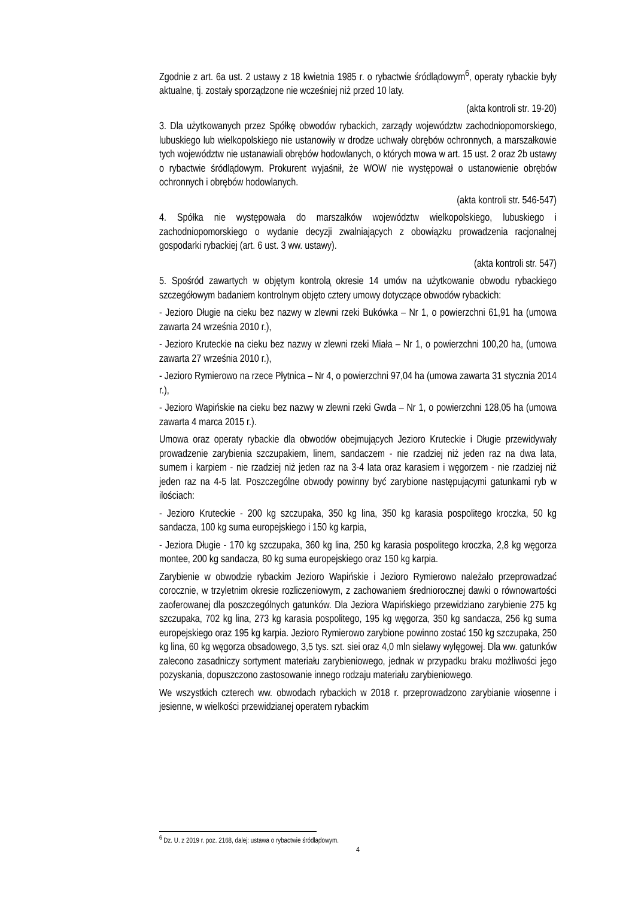Zgodnie z art. 6a ust. 2 ustawy z 18 kwietnia 1985 r. o rybactwie śródlądowym<sup>6</sup>, operaty rybackie były aktualne, tj. zostały sporządzone nie wcześniej niż przed 10 laty.
(akta kontroli str. 19-20)
3. Dla użytkowanych przez Spółkę obwodów rybackich, zarządy województw zachodniopomorskiego, lubuskiego lub wielkopolskiego nie ustanowiły w drodze uchwały obrębów ochronnych, a marszałkowie tych województw nie ustanawiali obrębów hodowlanych, o których mowa w art. 15 ust. 2 oraz 2b ustawy o rybactwie śródlądowym. Prokurent wyjaśnił, że WOW nie występował o ustanowienie obrębów ochronnych i obrębów hodowlanych.
(akta kontroli str. 546-547)
4. Spółka nie występowała do marszałków województw wielkopolskiego, lubuskiego i zachodniopomorskiego o wydanie decyzji zwalniających z obowiązku prowadzenia racjonalnej gospodarki rybackiej (art. 6 ust. 3 ww. ustawy).
(akta kontroli str. 547)
5. Spośród zawartych w objętym kontrolą okresie 14 umów na użytkowanie obwodu rybackiego szczegółowym badaniem kontrolnym objęto cztery umowy dotyczące obwodów rybackich:
- Jezioro Długie na cieku bez nazwy w zlewni rzeki Bukówka – Nr 1, o powierzchni 61,91 ha (umowa zawarta 24 września 2010 r.),
- Jezioro Kruteckie na cieku bez nazwy w zlewni rzeki Miała – Nr 1, o powierzchni 100,20 ha, (umowa zawarta 27 września 2010 r.),
- Jezioro Rymierowo na rzece Płytnica – Nr 4, o powierzchni 97,04 ha (umowa zawarta 31 stycznia 2014 r.),
- Jezioro Wapińskie na cieku bez nazwy w zlewni rzeki Gwda – Nr 1, o powierzchni 128,05 ha (umowa zawarta 4 marca 2015 r.).
Umowa oraz operaty rybackie dla obwodów obejmujących Jezioro Kruteckie i Długie przewidywały prowadzenie zarybienia szczupakiem, linem, sandaczem - nie rzadziej niż jeden raz na dwa lata, sumem i karpiem - nie rzadziej niż jeden raz na 3-4 lata oraz karasiem i węgorzem - nie rzadziej niż jeden raz na 4-5 lat. Poszczególne obwody powinny być zarybione następującymi gatunkami ryb w ilościach:
- Jezioro Kruteckie - 200 kg szczupaka, 350 kg lina, 350 kg karasia pospolitego kroczka, 50 kg sandacza, 100 kg suma europejskiego i 150 kg karpia,
- Jeziora Długie - 170 kg szczupaka, 360 kg lina, 250 kg karasia pospolitego kroczka, 2,8 kg węgorza montee, 200 kg sandacza, 80 kg suma europejskiego oraz 150 kg karpia.
Zarybienie w obwodzie rybackim Jezioro Wapińskie i Jezioro Rymierowo należało przeprowadzać corocznie, w trzyletnim okresie rozliczeniowym, z zachowaniem średniorocznej dawki o równowartości zaoferowanej dla poszczególnych gatunków. Dla Jeziora Wapińskiego przewidziano zarybienie 275 kg szczupaka, 702 kg lina, 273 kg karasia pospolitego, 195 kg węgorza, 350 kg sandacza, 256 kg suma europejskiego oraz 195 kg karpia. Jezioro Rymierowo zarybione powinno zostać 150 kg szczupaka, 250 kg lina, 60 kg węgorza obsadowego, 3,5 tys. szt. siei oraz 4,0 mln sielawy wylęgowej. Dla ww. gatunków zalecono zasadniczy sortyment materiału zarybieniowego, jednak w przypadku braku możliwości jego pozyskania, dopuszczono zastosowanie innego rodzaju materiału zarybieniowego.
We wszystkich czterech ww. obwodach rybackich w 2018 r. przeprowadzono zarybianie wiosenne i jesienne, w wielkości przewidzianej operatem rybackim
<sup>6</sup> Dz. U. z 2019 r. poz. 2168, dalej: ustawa o rybactwie śródlądowym.
4